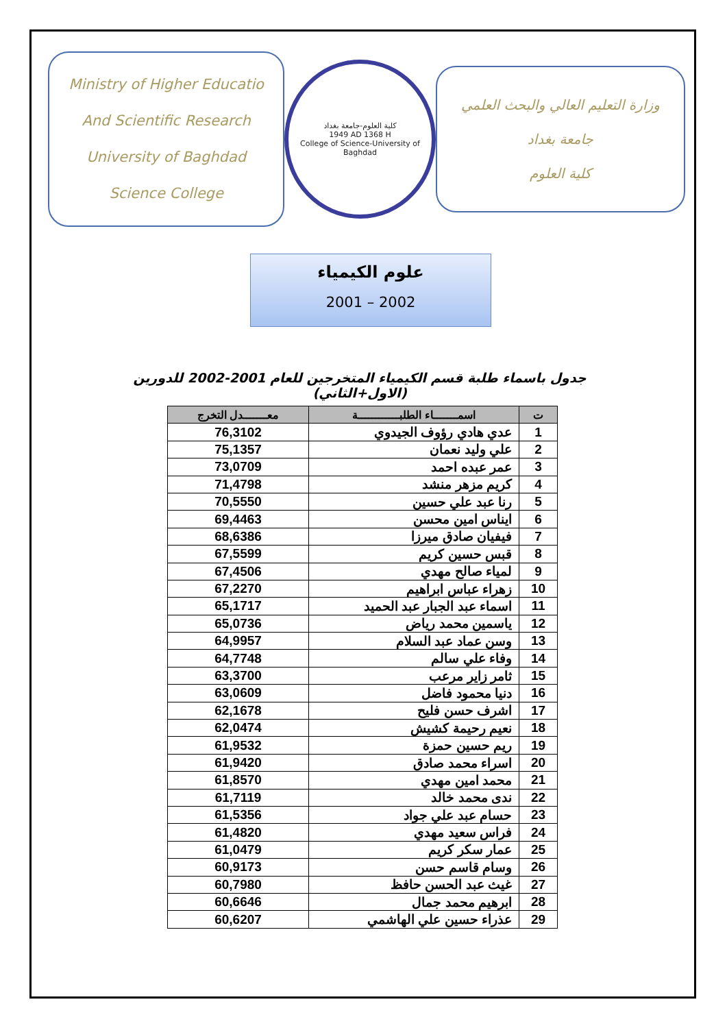Ministry of Higher Educatio
And Scientific Research
University of Baghdad
Science College
كلية العلوم-جامعة بغداد
1949 AD 1368 H
College of Science-University of Baghdad
وزارة التعليم العالي والبحث العلمي
جامعة بغداد
كلية العلوم
علوم الكيمياء
2001 – 2002
جدول باسماء طلبة قسم الكيمياء المتخرجين للعام 2001-2002 للدورين (الاول+الثاني)
| ت | اسمـــــــاء الطلبــــــــــــة | معـــــــدل التخرج |
| --- | --- | --- |
| 1 | عدي هادي رؤوف الجيدوي | 76,3102 |
| 2 | علي وليد نعمان | 75,1357 |
| 3 | عمر عبده احمد | 73,0709 |
| 4 | كريم مزهر منشد | 71,4798 |
| 5 | رنا عبد علي حسين | 70,5550 |
| 6 | ايناس امين محسن | 69,4463 |
| 7 | فيفيان صادق ميرزا | 68,6386 |
| 8 | قبس حسين كريم | 67,5599 |
| 9 | لمياء صالح مهدي | 67,4506 |
| 10 | زهراء عباس ابراهيم | 67,2270 |
| 11 | اسماء عبد الجبار عبد الحميد | 65,1717 |
| 12 | ياسمين محمد رياض | 65,0736 |
| 13 | وسن عماد عبد السلام | 64,9957 |
| 14 | وفاء علي سالم | 64,7748 |
| 15 | ثامر زاير مرعب | 63,3700 |
| 16 | دنيا محمود فاضل | 63,0609 |
| 17 | اشرف حسن فليح | 62,1678 |
| 18 | نعيم رحيمة كشيش | 62,0474 |
| 19 | ريم حسين حمزة | 61,9532 |
| 20 | اسراء محمد صادق | 61,9420 |
| 21 | محمد امين مهدي | 61,8570 |
| 22 | ندى محمد خالد | 61,7119 |
| 23 | حسام عبد علي جواد | 61,5356 |
| 24 | فراس سعيد مهدي | 61,4820 |
| 25 | عمار سكر كريم | 61,0479 |
| 26 | وسام قاسم حسن | 60,9173 |
| 27 | غيث عبد الحسن حافظ | 60,7980 |
| 28 | ابرهيم محمد جمال | 60,6646 |
| 29 | عذراء حسين علي الهاشمي | 60,6207 |